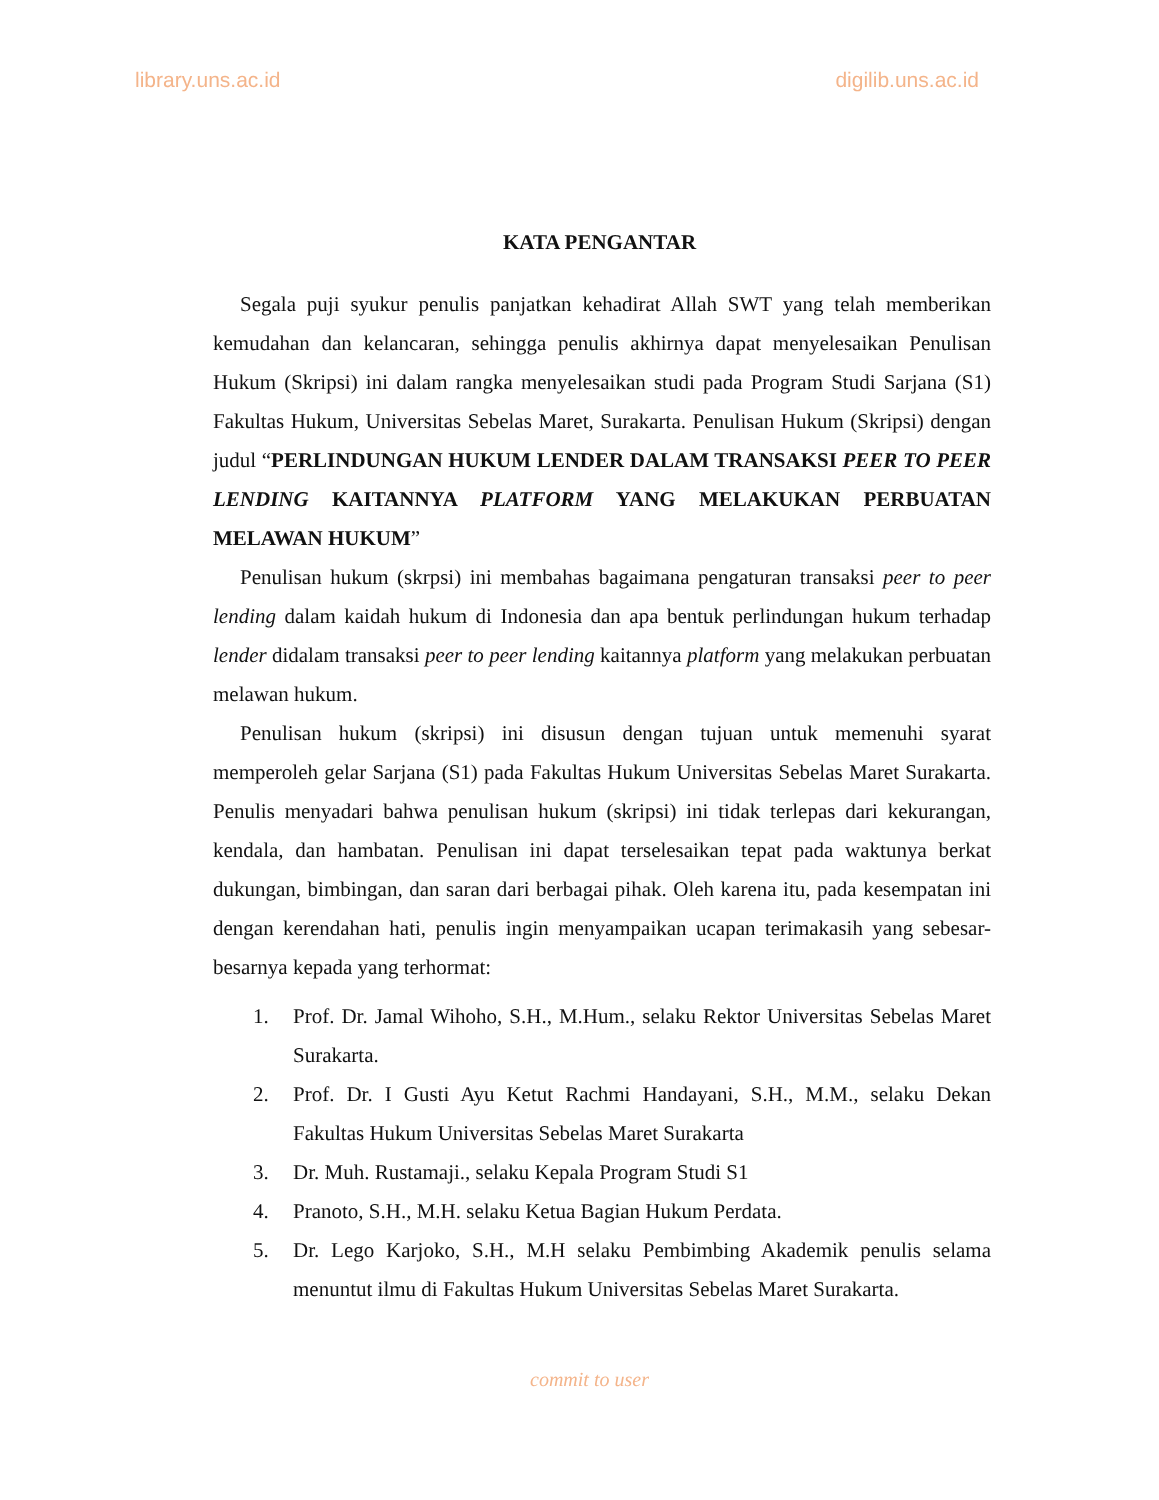library.uns.ac.id digilib.uns.ac.id
KATA PENGANTAR
Segala puji syukur penulis panjatkan kehadirat Allah SWT yang telah memberikan kemudahan dan kelancaran, sehingga penulis akhirnya dapat menyelesaikan Penulisan Hukum (Skripsi) ini dalam rangka menyelesaikan studi pada Program Studi Sarjana (S1) Fakultas Hukum, Universitas Sebelas Maret, Surakarta. Penulisan Hukum (Skripsi) dengan judul “PERLINDUNGAN HUKUM LENDER DALAM TRANSAKSI PEER TO PEER LENDING KAITANNYA PLATFORM YANG MELAKUKAN PERBUATAN MELAWAN HUKUM”
Penulisan hukum (skrpsi) ini membahas bagaimana pengaturan transaksi peer to peer lending dalam kaidah hukum di Indonesia dan apa bentuk perlindungan hukum terhadap lender didalam transaksi peer to peer lending kaitannya platform yang melakukan perbuatan melawan hukum.
Penulisan hukum (skripsi) ini disusun dengan tujuan untuk memenuhi syarat memperoleh gelar Sarjana (S1) pada Fakultas Hukum Universitas Sebelas Maret Surakarta. Penulis menyadari bahwa penulisan hukum (skripsi) ini tidak terlepas dari kekurangan, kendala, dan hambatan. Penulisan ini dapat terselesaikan tepat pada waktunya berkat dukungan, bimbingan, dan saran dari berbagai pihak. Oleh karena itu, pada kesempatan ini dengan kerendahan hati, penulis ingin menyampaikan ucapan terimakasih yang sebesar-besarnya kepada yang terhormat:
1. Prof. Dr. Jamal Wihoho, S.H., M.Hum., selaku Rektor Universitas Sebelas Maret Surakarta.
2. Prof. Dr. I Gusti Ayu Ketut Rachmi Handayani, S.H., M.M., selaku Dekan Fakultas Hukum Universitas Sebelas Maret Surakarta
3. Dr. Muh. Rustamaji., selaku Kepala Program Studi S1
4. Pranoto, S.H., M.H. selaku Ketua Bagian Hukum Perdata.
5. Dr. Lego Karjoko, S.H., M.H selaku Pembimbing Akademik penulis selama menuntut ilmu di Fakultas Hukum Universitas Sebelas Maret Surakarta.
commit to user